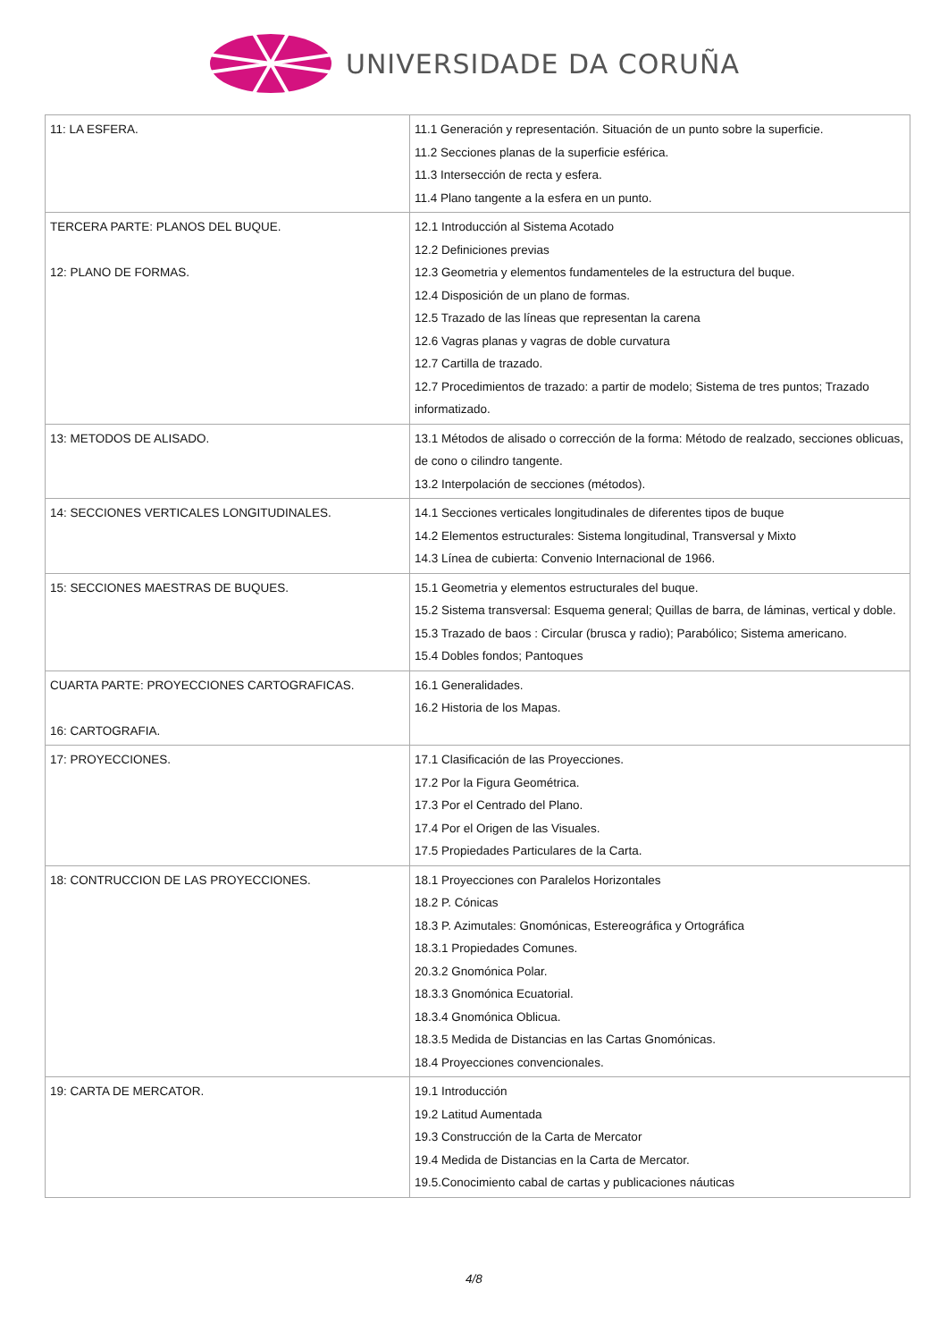UNIVERSIDADE DA CORUÑA
| 11: LA ESFERA. | 11.1 Generación y representación. Situación de un punto sobre la superficie. 11.2 Secciones planas de la superficie esférica. 11.3 Intersección de recta y esfera. 11.4 Plano tangente a la esfera en un punto. |
| TERCERA PARTE: PLANOS DEL BUQUE. 12: PLANO DE FORMAS. | 12.1 Introducción al Sistema Acotado 12.2 Definiciones previas 12.3 Geometria y elementos fundamenteles de la estructura del buque. 12.4 Disposición de un plano de formas. 12.5 Trazado de las líneas que representan la carena 12.6 Vagras planas y vagras de doble curvatura 12.7 Cartilla de trazado. 12.7 Procedimientos de trazado: a partir de modelo; Sistema de tres puntos; Trazado informatizado. |
| 13: METODOS DE ALISADO. | 13.1 Métodos de alisado o corrección de la forma: Método de realzado, secciones oblicuas, de cono o cilindro tangente. 13.2 Interpolación de secciones (métodos). |
| 14: SECCIONES VERTICALES LONGITUDINALES. | 14.1 Secciones verticales longitudinales de diferentes tipos de buque 14.2 Elementos estructurales: Sistema longitudinal, Transversal y Mixto 14.3 Línea de cubierta: Convenio Internacional de 1966. |
| 15: SECCIONES MAESTRAS DE BUQUES. | 15.1 Geometria y elementos estructurales del buque. 15.2 Sistema transversal: Esquema general; Quillas de barra, de láminas, vertical y doble. 15.3 Trazado de baos : Circular (brusca y radio); Parabólico; Sistema americano. 15.4 Dobles fondos; Pantoques |
| CUARTA PARTE: PROYECCIONES CARTOGRAFICAS. 16: CARTOGRAFIA. | 16.1 Generalidades. 16.2 Historia de los Mapas. |
| 17: PROYECCIONES. | 17.1 Clasificación de las Proyecciones. 17.2 Por la Figura Geométrica. 17.3 Por el Centrado del Plano. 17.4 Por el Origen de las Visuales. 17.5 Propiedades Particulares de la Carta. |
| 18: CONTRUCCION DE LAS PROYECCIONES. | 18.1 Proyecciones con Paralelos Horizontales 18.2 P. Cónicas 18.3 P. Azimutales: Gnomónicas, Estereográfica y Ortográfica 18.3.1 Propiedades Comunes. 20.3.2 Gnomónica Polar. 18.3.3 Gnomónica Ecuatorial. 18.3.4 Gnomónica Oblicua. 18.3.5 Medida de Distancias en las Cartas Gnomónicas. 18.4 Proyecciones convencionales. |
| 19: CARTA DE MERCATOR. | 19.1 Introducción 19.2 Latitud Aumentada 19.3 Construcción de la Carta de Mercator 19.4 Medida de Distancias en la Carta de Mercator. 19.5.Conocimiento cabal de cartas y publicaciones náuticas |
4/8